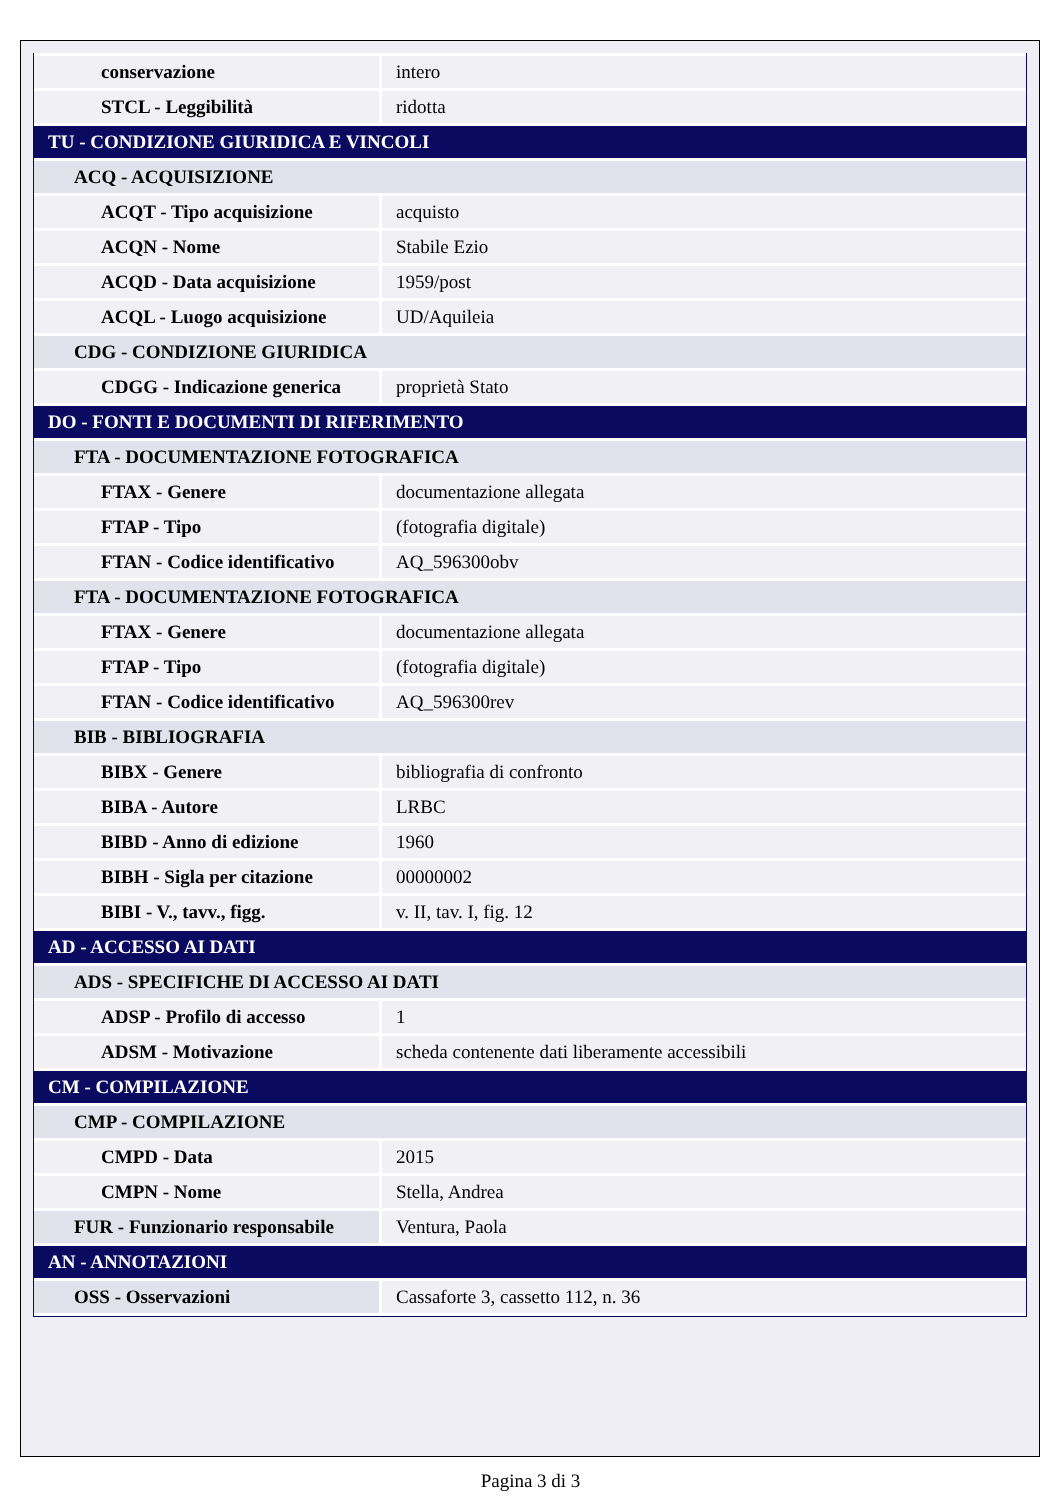| conservazione | intero |
| STCL - Leggibilità | ridotta |
| TU - CONDIZIONE GIURIDICA E VINCOLI | |
| ACQ - ACQUISIZIONE | |
| ACQT - Tipo acquisizione | acquisto |
| ACQN - Nome | Stabile Ezio |
| ACQD - Data acquisizione | 1959/post |
| ACQL - Luogo acquisizione | UD/Aquileia |
| CDG - CONDIZIONE GIURIDICA | |
| CDGG - Indicazione generica | proprietà Stato |
| DO - FONTI E DOCUMENTI DI RIFERIMENTO | |
| FTA - DOCUMENTAZIONE FOTOGRAFICA | |
| FTAX - Genere | documentazione allegata |
| FTAP - Tipo | (fotografia digitale) |
| FTAN - Codice identificativo | AQ_596300obv |
| FTA - DOCUMENTAZIONE FOTOGRAFICA | |
| FTAX - Genere | documentazione allegata |
| FTAP - Tipo | (fotografia digitale) |
| FTAN - Codice identificativo | AQ_596300rev |
| BIB - BIBLIOGRAFIA | |
| BIBX - Genere | bibliografia di confronto |
| BIBA - Autore | LRBC |
| BIBD - Anno di edizione | 1960 |
| BIBH - Sigla per citazione | 00000002 |
| BIBI - V., tavv., figg. | v. II, tav. I, fig. 12 |
| AD - ACCESSO AI DATI | |
| ADS - SPECIFICHE DI ACCESSO AI DATI | |
| ADSP - Profilo di accesso | 1 |
| ADSM - Motivazione | scheda contenente dati liberamente accessibili |
| CM - COMPILAZIONE | |
| CMP - COMPILAZIONE | |
| CMPD - Data | 2015 |
| CMPN - Nome | Stella, Andrea |
| FUR - Funzionario responsabile | Ventura, Paola |
| AN - ANNOTAZIONI | |
| OSS - Osservazioni | Cassaforte 3, cassetto 112, n. 36 |
Pagina 3 di 3